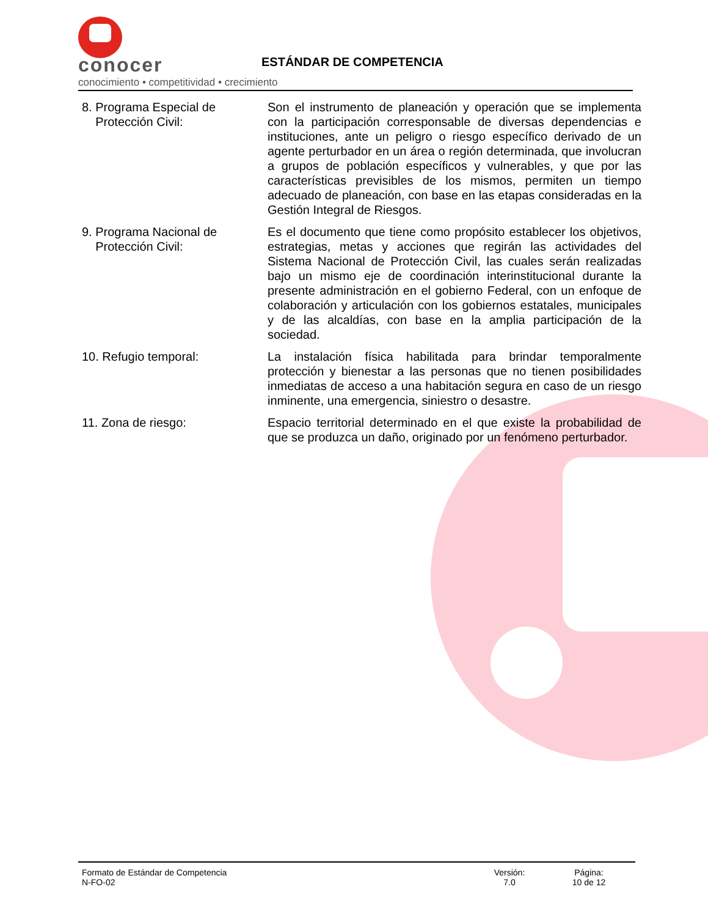conocer
conocimiento • competitividad • crecimiento
ESTÁNDAR DE COMPETENCIA
8. Programa Especial de
Protección Civil:
Son el instrumento de planeación y operación que se implementa con la participación corresponsable de diversas dependencias e instituciones, ante un peligro o riesgo específico derivado de un agente perturbador en un área o región determinada, que involucran a grupos de población específicos y vulnerables, y que por las características previsibles de los mismos, permiten un tiempo adecuado de planeación, con base en las etapas consideradas en la Gestión Integral de Riesgos.
9. Programa Nacional de
Protección Civil:
Es el documento que tiene como propósito establecer los objetivos, estrategias, metas y acciones que regirán las actividades del Sistema Nacional de Protección Civil, las cuales serán realizadas bajo un mismo eje de coordinación interinstitucional durante la presente administración en el gobierno Federal, con un enfoque de colaboración y articulación con los gobiernos estatales, municipales y de las alcaldías, con base en la amplia participación de la sociedad.
10. Refugio temporal: La instalación física habilitada para brindar temporalmente protección y bienestar a las personas que no tienen posibilidades inmediatas de acceso a una habitación segura en caso de un riesgo inminente, una emergencia, siniestro o desastre.
11. Zona de riesgo: Espacio territorial determinado en el que existe la probabilidad de que se produzca un daño, originado por un fenómeno perturbador.
Formato de Estándar de Competencia
N-FO-02
Versión:
7.0
Página:
10 de 12